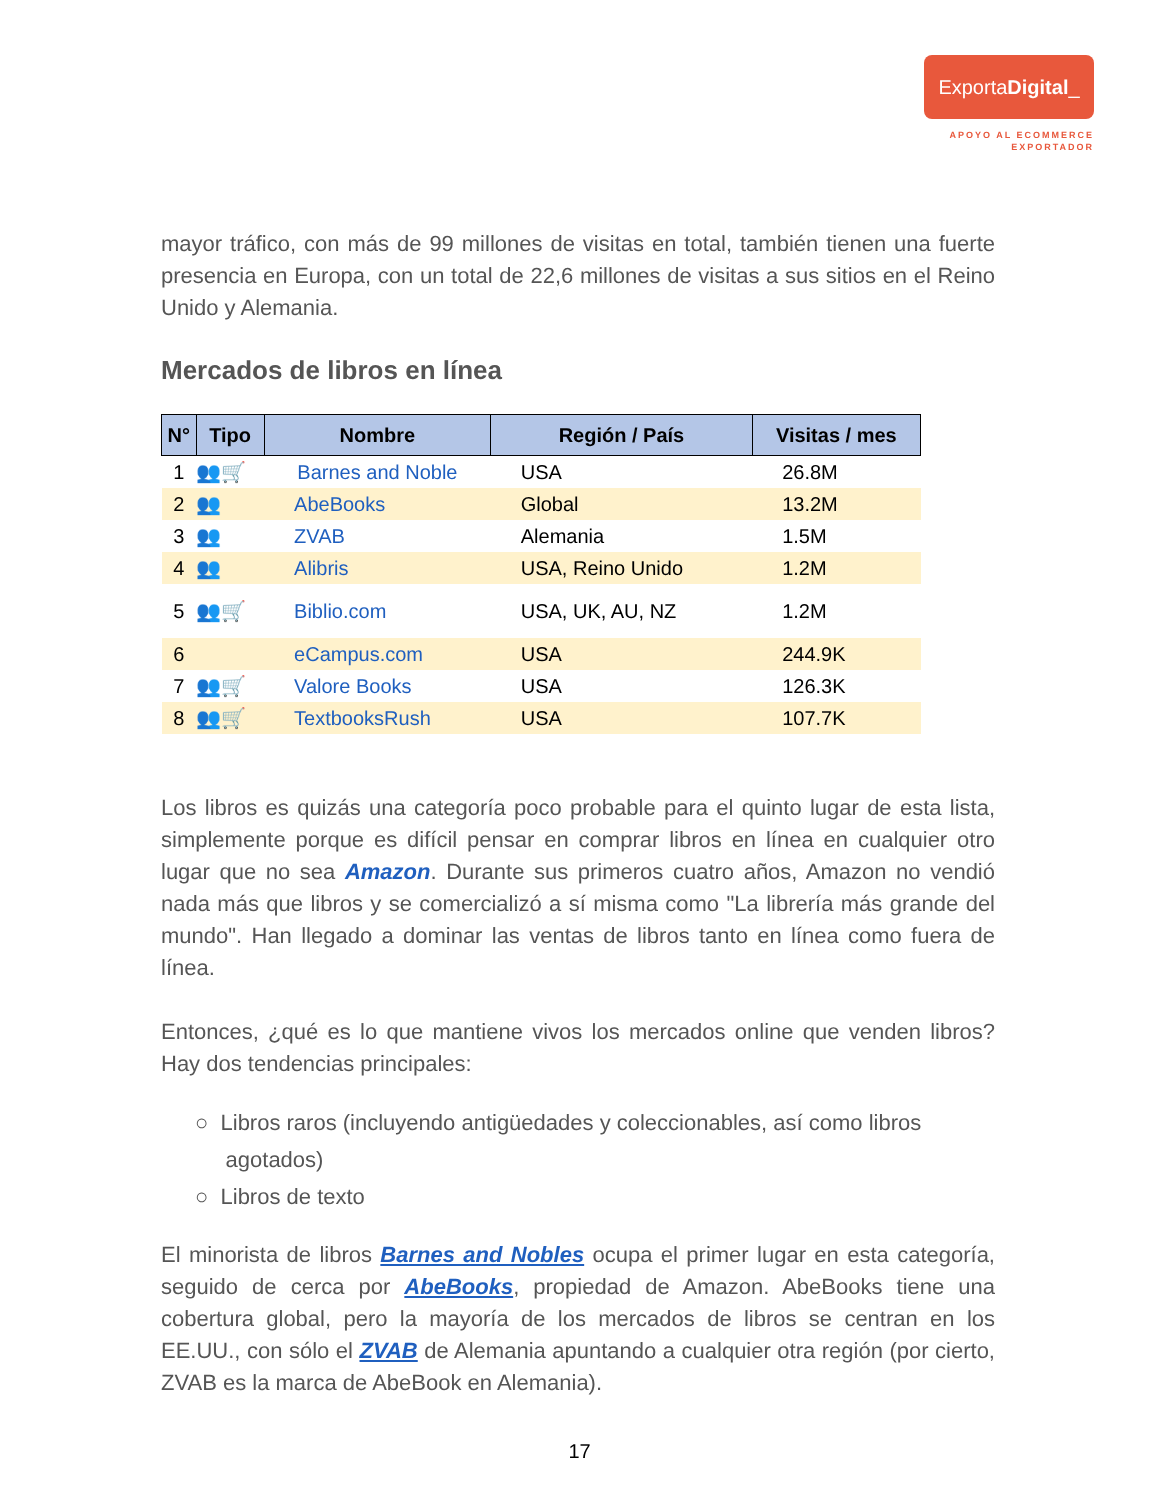ExportaDigital_
APOYO AL ECOMMERCE
EXPORTADOR
mayor tráfico, con más de 99 millones de visitas en total, también tienen una fuerte presencia en Europa, con un total de 22,6 millones de visitas a sus sitios en el Reino Unido y Alemania.
Mercados de libros en línea
| N° | Tipo | Nombre | Región / País | Visitas / mes |
| --- | --- | --- | --- | --- |
| 1 | 👥🛒 | Barnes and Noble | USA | 26.8M |
| 2 | 👥 | AbeBooks | Global | 13.2M |
| 3 | 👥 | ZVAB | Alemania | 1.5M |
| 4 | 👥 | Alibris | USA, Reino Unido | 1.2M |
| 5 | 👥🛒 | Biblio.com | USA, UK, AU, NZ | 1.2M |
| 6 | | eCampus.com | USA | 244.9K |
| 7 | 👥🛒 | Valore Books | USA | 126.3K |
| 8 | 👥🛒 | TextbooksRush | USA | 107.7K |
Los libros es quizás una categoría poco probable para el quinto lugar de esta lista, simplemente porque es difícil pensar en comprar libros en línea en cualquier otro lugar que no sea Amazon. Durante sus primeros cuatro años, Amazon no vendió nada más que libros y se comercializó a sí misma como "La librería más grande del mundo". Han llegado a dominar las ventas de libros tanto en línea como fuera de línea.
Entonces, ¿qué es lo que mantiene vivos los mercados online que venden libros? Hay dos tendencias principales:
○ Libros raros (incluyendo antigüedades y coleccionables, así como libros
agotados)
○ Libros de texto
El minorista de libros Barnes and Nobles ocupa el primer lugar en esta categoría, seguido de cerca por AbeBooks, propiedad de Amazon. AbeBooks tiene una cobertura global, pero la mayoría de los mercados de libros se centran en los EE.UU., con sólo el ZVAB de Alemania apuntando a cualquier otra región (por cierto, ZVAB es la marca de AbeBook en Alemania).
17